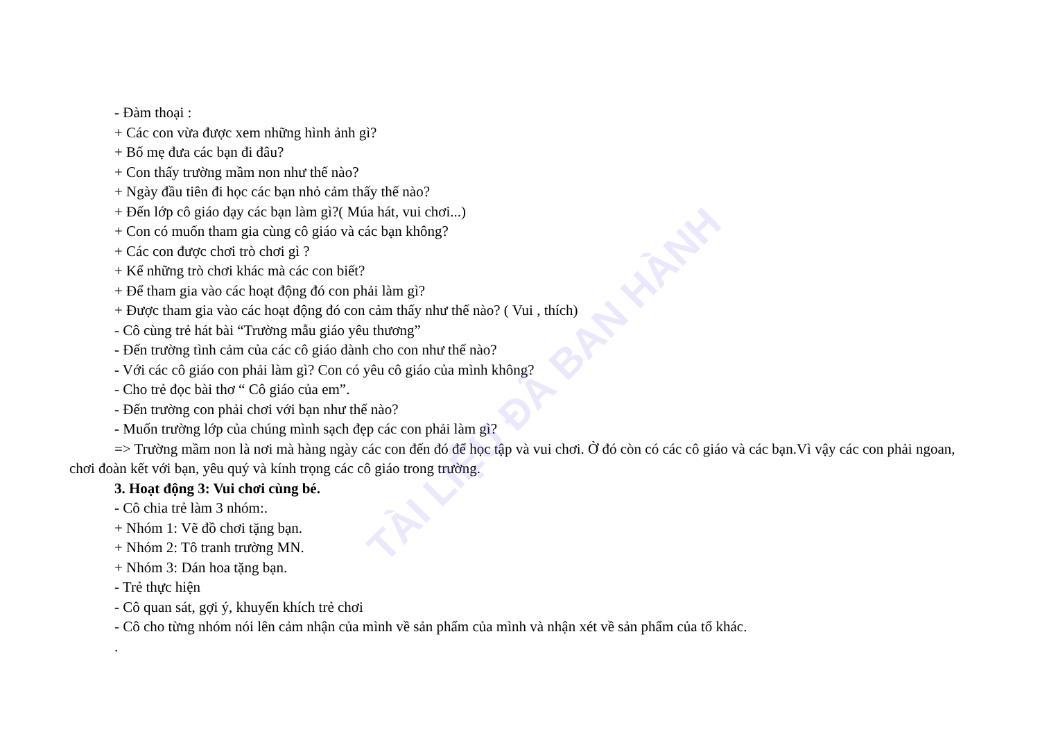TÀI LIỆU ĐÃ BAN HÀNH
- Đàm thoại :
+ Các con vừa được xem những hình ảnh gì?
+ Bố mẹ đưa các bạn đi đâu?
+ Con thấy trường mầm non như thế nào?
+ Ngày đầu tiên đi học các bạn nhỏ cảm thấy thế nào?
+ Đến lớp cô giáo dạy các bạn làm gì?( Múa hát, vui chơi...)
+ Con có muốn tham gia cùng cô giáo và các bạn không?
+ Các con được chơi trò chơi gì ?
+ Kể những trò chơi khác mà các con biết?
+ Để tham gia vào các hoạt động đó con phải làm gì?
+ Được tham gia vào các hoạt động đó con cảm thấy như thế nào? ( Vui , thích)
- Cô cùng trẻ hát bài “Trường mẫu giáo yêu thương”
- Đến trường tình cảm của các cô giáo dành cho con như thế nào?
- Với các cô giáo con phải làm gì? Con có yêu cô giáo của mình không?
- Cho trẻ đọc bài thơ “ Cô giáo của em”.
- Đến trường con phải chơi với bạn như thế nào?
- Muốn trường lớp của chúng mình sạch đẹp các con phải làm gì?
=> Trường mầm non là nơi mà hàng ngày các con đến đó để học tập và vui chơi. Ở đó còn có các cô giáo và các bạn.Vì vậy các con phải ngoan, chơi đoàn kết với bạn, yêu quý và kính trọng các cô giáo trong trường.
3. Hoạt động 3: Vui chơi cùng bé.
- Cô chia trẻ làm 3 nhóm:.
+ Nhóm 1: Vẽ đồ chơi tặng bạn.
+ Nhóm 2: Tô tranh trường MN.
+ Nhóm 3: Dán hoa tặng bạn.
- Trẻ thực hiện
- Cô quan sát, gợi ý, khuyến khích trẻ chơi
- Cô cho từng nhóm nói lên cảm nhận của mình về sản phẩm của mình và nhận xét về sản phẩm của tổ khác.
.